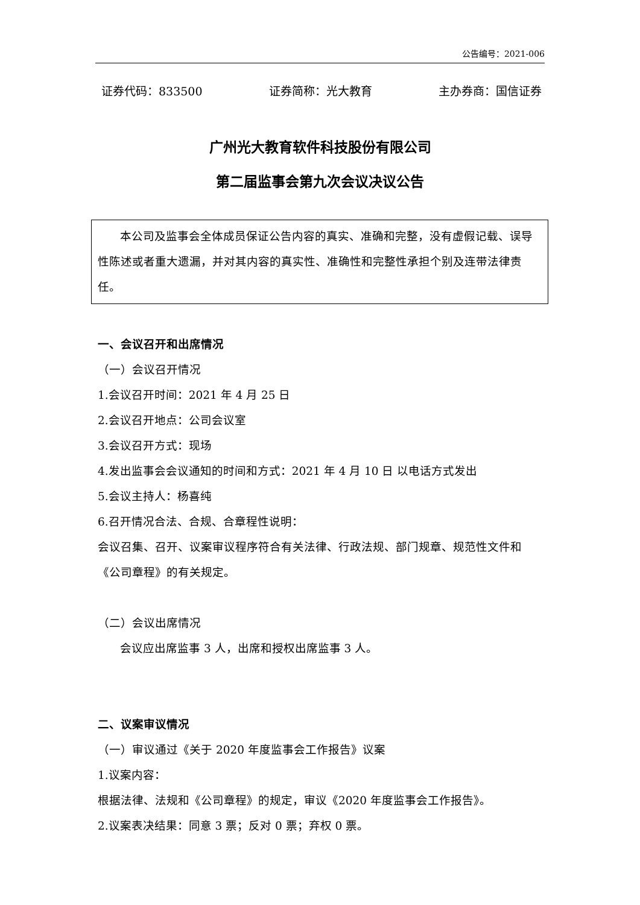公告编号：2021-006
证券代码：833500 证券简称：光大教育 主办券商：国信证券
广州光大教育软件科技股份有限公司
第二届监事会第九次会议决议公告
  本公司及监事会全体成员保证公告内容的真实、准确和完整，没有虚假记载、误导性陈述或者重大遗漏，并对其内容的真实性、准确性和完整性承担个别及连带法律责任。
一、会议召开和出席情况
（一）会议召开情况
1.会议召开时间：2021 年 4 月 25 日
2.会议召开地点：公司会议室
3.会议召开方式：现场
4.发出监事会会议通知的时间和方式：2021 年 4 月 10 日 以电话方式发出
5.会议主持人：杨喜纯
6.召开情况合法、合规、合章程性说明：
会议召集、召开、议案审议程序符合有关法律、行政法规、部门规章、规范性文件和《公司章程》的有关规定。
（二）会议出席情况
  会议应出席监事 3 人，出席和授权出席监事 3 人。
二、议案审议情况
（一）审议通过《关于 2020 年度监事会工作报告》议案
1.议案内容：
根据法律、法规和《公司章程》的规定，审议《2020 年度监事会工作报告》。
2.议案表决结果：同意 3 票；反对 0 票；弃权 0 票。